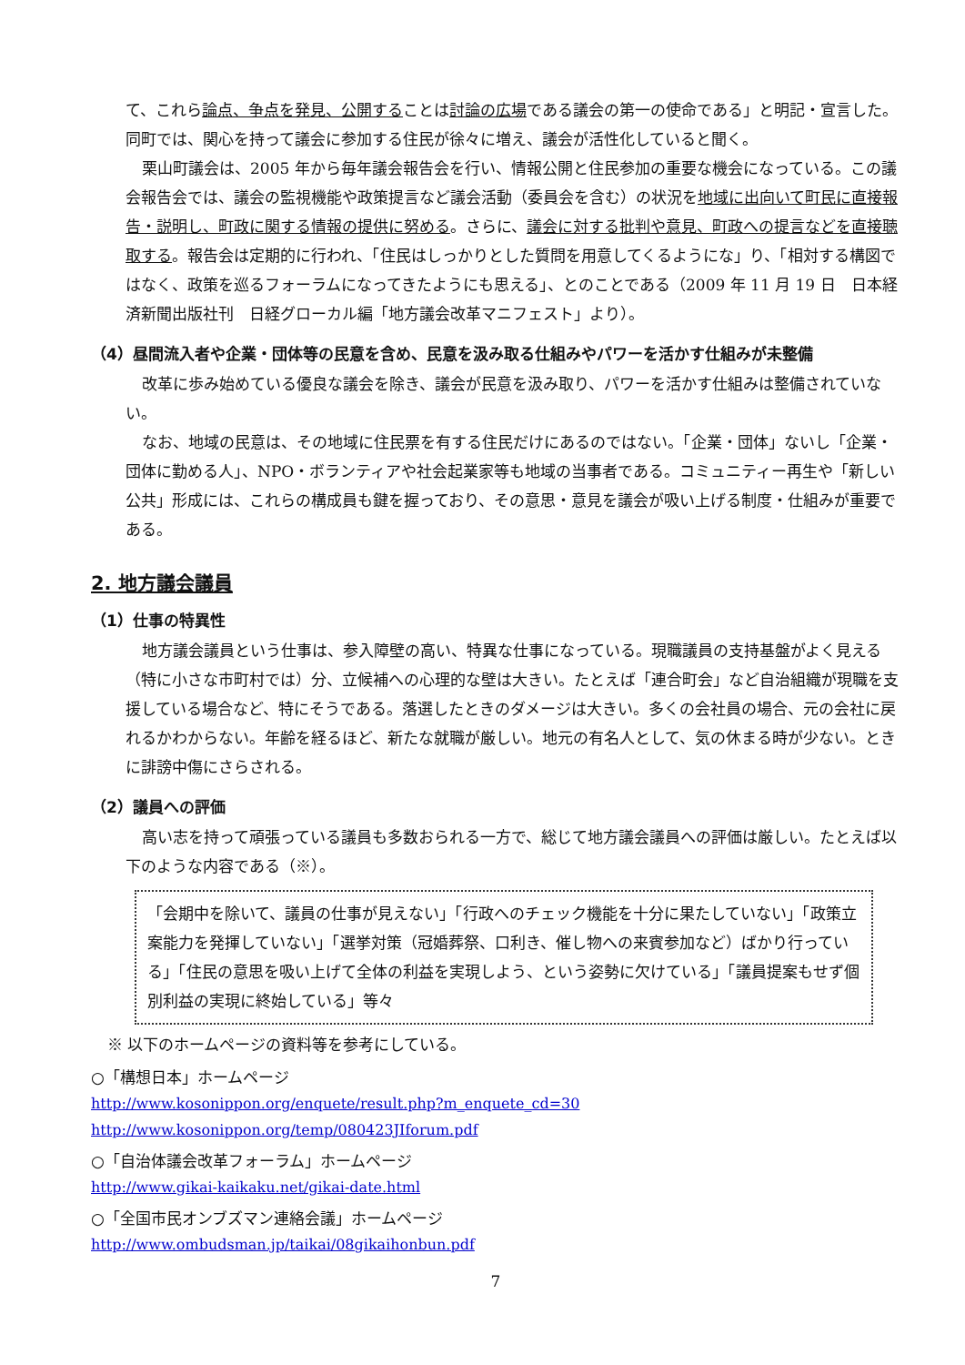て、これら論点、争点を発見、公開することは討論の広場である議会の第一の使命である」と明記・宣言した。同町では、関心を持って議会に参加する住民が徐々に増え、議会が活性化していると聞く。
栗山町議会は、2005 年から毎年議会報告会を行い、情報公開と住民参加の重要な機会になっている。この議会報告会では、議会の監視機能や政策提言など議会活動（委員会を含む）の状況を地域に出向いて町民に直接報告・説明し、町政に関する情報の提供に努める。さらに、議会に対する批判や意見、町政への提言などを直接聴取する。報告会は定期的に行われ、「住民はしっかりとした質問を用意してくるようにな」り、「相対する構図ではなく、政策を巡るフォーラムになってきたようにも思える」、とのことである（2009 年 11 月 19 日　日本経済新聞出版社刊　日経グローカル編「地方議会改革マニフェスト」より）。
（4）昼間流入者や企業・団体等の民意を含め、民意を汲み取る仕組みやパワーを活かす仕組みが未整備
改革に歩み始めている優良な議会を除き、議会が民意を汲み取り、パワーを活かす仕組みは整備されていない。
なお、地域の民意は、その地域に住民票を有する住民だけにあるのではない。「企業・団体」ないし「企業・団体に勤める人」、NPO・ボランティアや社会起業家等も地域の当事者である。コミュニティー再生や「新しい公共」形成には、これらの構成員も鍵を握っており、その意思・意見を議会が吸い上げる制度・仕組みが重要である。
2. 地方議会議員
（1）仕事の特異性
地方議会議員という仕事は、参入障壁の高い、特異な仕事になっている。現職議員の支持基盤がよく見える（特に小さな市町村では）分、立候補への心理的な壁は大きい。たとえば「連合町会」など自治組織が現職を支援している場合など、特にそうである。落選したときのダメージは大きい。多くの会社員の場合、元の会社に戻れるかわからない。年齢を経るほど、新たな就職が厳しい。地元の有名人として、気の休まる時が少ない。ときに誹謗中傷にさらされる。
（2）議員への評価
高い志を持って頑張っている議員も多数おられる一方で、総じて地方議会議員への評価は厳しい。たとえば以下のような内容である（※）。
「会期中を除いて、議員の仕事が見えない」「行政へのチェック機能を十分に果たしていない」「政策立案能力を発揮していない」「選挙対策（冠婚葬祭、口利き、催し物への来賓参加など）ばかり行っている」「住民の意思を吸い上げて全体の利益を実現しよう、という姿勢に欠けている」「議員提案もせず個別利益の実現に終始している」等々
※ 以下のホームページの資料等を参考にしている。
○「構想日本」ホームページ
http://www.kosonippon.org/enquete/result.php?m_enquete_cd=30
http://www.kosonippon.org/temp/080423JIforum.pdf
○「自治体議会改革フォーラム」ホームページ
http://www.gikai-kaikaku.net/gikai-date.html
○「全国市民オンブズマン連絡会議」ホームページ
http://www.ombudsman.jp/taikai/08gikaihonbun.pdf
7